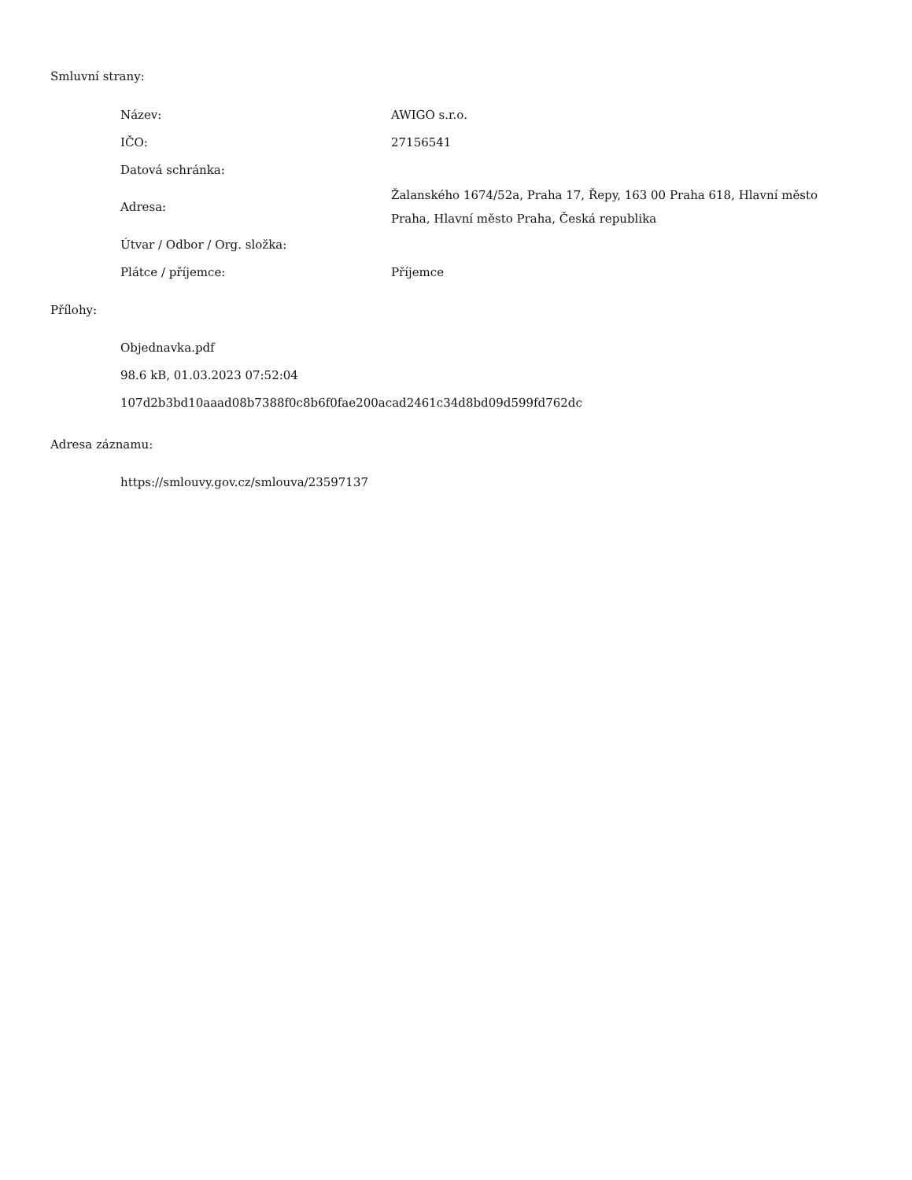Smluvní strany:
| Název: | AWIGO s.r.o. |
| IČO: | 27156541 |
| Datová schránka: | |
| Adresa: | Žalanského 1674/52a, Praha 17, Řepy, 163 00 Praha 618, Hlavní město Praha, Hlavní město Praha, Česká republika |
| Útvar / Odbor / Org. složka: | |
| Plátce / příjemce: | Příjemce |
Přílohy:
Objednavka.pdf
98.6 kB, 01.03.2023 07:52:04
107d2b3bd10aaad08b7388f0c8b6f0fae200acad2461c34d8bd09d599fd762dc
Adresa záznamu:
https://smlouvy.gov.cz/smlouva/23597137